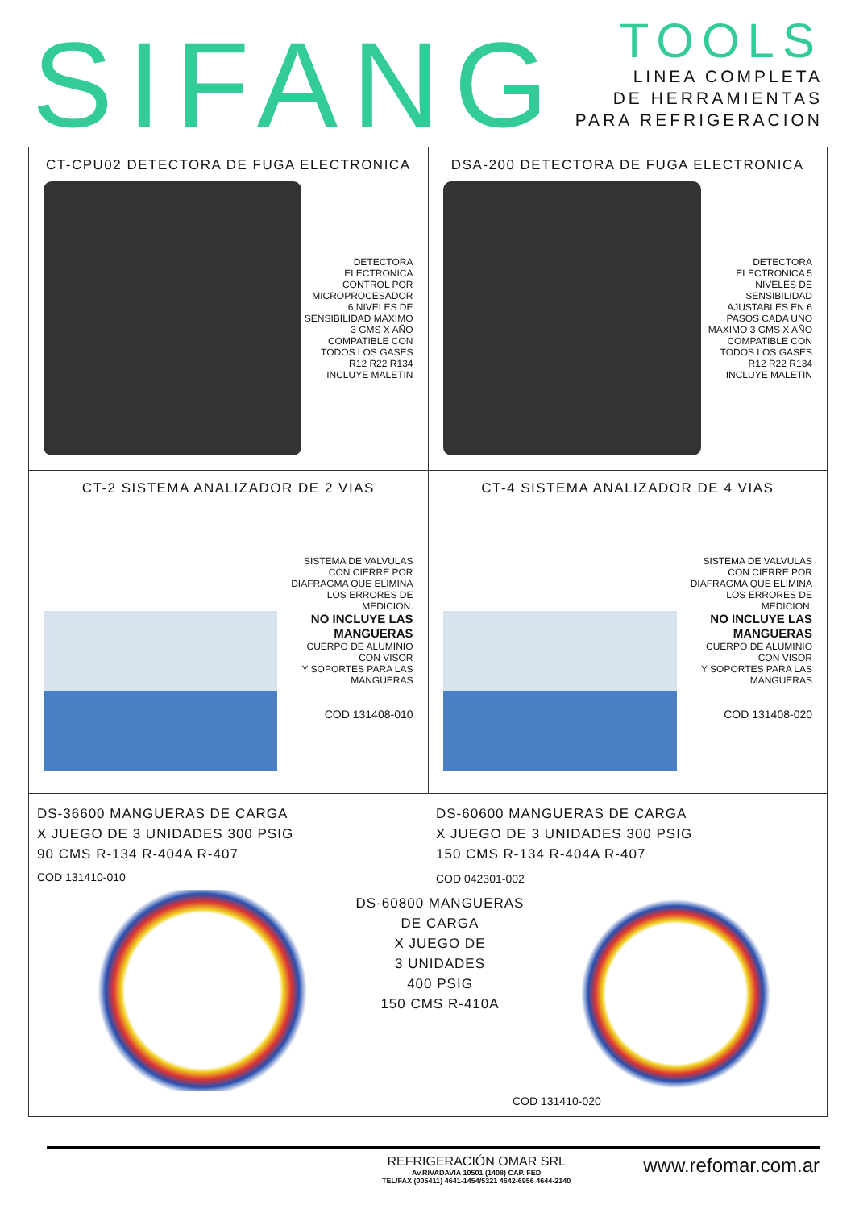SIFANG
TOOLS
LINEA COMPLETA
DE HERRAMIENTAS
PARA REFRIGERACION
CT-CPU02 DETECTORA DE FUGA ELECTRONICA
DETECTORA
ELECTRONICA
CONTROL POR
MICROPROCESADOR
6 NIVELES DE
SENSIBILIDAD MAXIMO
3 GMS X AÑO
COMPATIBLE CON
TODOS LOS GASES
R12 R22 R134
INCLUYE MALETIN
DSA-200 DETECTORA DE FUGA ELECTRONICA
DETECTORA
ELECTRONICA 5
NIVELES DE
SENSIBILIDAD
AJUSTABLES EN 6
PASOS CADA UNO
MAXIMO 3 GMS X AÑO
COMPATIBLE CON
TODOS LOS GASES
R12 R22 R134
INCLUYE MALETIN
CT-2 SISTEMA ANALIZADOR DE 2 VIAS
SISTEMA DE VALVULAS
CON CIERRE POR
DIAFRAGMA QUE ELIMINA
LOS ERRORES DE
MEDICION.
NO INCLUYE LAS
MANGUERAS
CUERPO DE ALUMINIO
CON VISOR
Y SOPORTES PARA LAS
MANGUERAS
COD 131408-010
CT-4 SISTEMA ANALIZADOR DE 4 VIAS
SISTEMA DE VALVULAS
CON CIERRE POR
DIAFRAGMA QUE ELIMINA
LOS ERRORES DE
MEDICION.
NO INCLUYE LAS
MANGUERAS
CUERPO DE ALUMINIO
CON VISOR
Y SOPORTES PARA LAS
MANGUERAS
COD 131408-020
DS-36600 MANGUERAS DE CARGA
X JUEGO DE 3 UNIDADES 300 PSIG
90 CMS R-134 R-404A R-407
COD 131410-010
DS-60600 MANGUERAS DE CARGA
X JUEGO DE 3 UNIDADES 300 PSIG
150 CMS R-134 R-404A R-407
COD 042301-002
DS-60800 MANGUERAS
DE CARGA
X JUEGO DE
3 UNIDADES
400 PSIG
150 CMS R-410A
COD 131410-020
REFRIGERACIÓN OMAR SRL
Av.RIVADAVIA 10501 (1408) CAP. FED
TEL/FAX (005411) 4641-1454/5321 4642-6956 4644-2140
www.refomar.com.ar